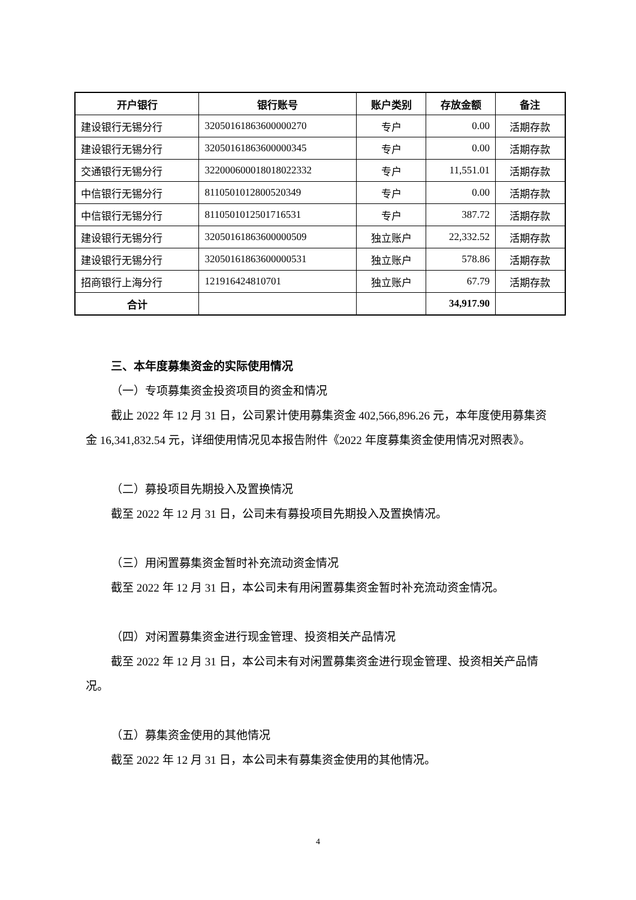| 开户银行 | 银行账号 | 账户类别 | 存放金额 | 备注 |
| --- | --- | --- | --- | --- |
| 建设银行无锡分行 | 32050161863600000270 | 专户 | 0.00 | 活期存款 |
| 建设银行无锡分行 | 32050161863600000345 | 专户 | 0.00 | 活期存款 |
| 交通银行无锡分行 | 322000600018018022332 | 专户 | 11,551.01 | 活期存款 |
| 中信银行无锡分行 | 8110501012800520349 | 专户 | 0.00 | 活期存款 |
| 中信银行无锡分行 | 8110501012501716531 | 专户 | 387.72 | 活期存款 |
| 建设银行无锡分行 | 32050161863600000509 | 独立账户 | 22,332.52 | 活期存款 |
| 建设银行无锡分行 | 32050161863600000531 | 独立账户 | 578.86 | 活期存款 |
| 招商银行上海分行 | 121916424810701 | 独立账户 | 67.79 | 活期存款 |
| 合计 | | | 34,917.90 | |
三、本年度募集资金的实际使用情况
（一）专项募集资金投资项目的资金和情况
截止 2022 年 12 月 31 日，公司累计使用募集资金 402,566,896.26 元，本年度使用募集资金 16,341,832.54 元，详细使用情况见本报告附件《2022 年度募集资金使用情况对照表》。
（二）募投项目先期投入及置换情况
截至 2022 年 12 月 31 日，公司未有募投项目先期投入及置换情况。
（三）用闲置募集资金暂时补充流动资金情况
截至 2022 年 12 月 31 日，本公司未有用闲置募集资金暂时补充流动资金情况。
（四）对闲置募集资金进行现金管理、投资相关产品情况
截至 2022 年 12 月 31 日，本公司未有对闲置募集资金进行现金管理、投资相关产品情况。
（五）募集资金使用的其他情况
截至 2022 年 12 月 31 日，本公司未有募集资金使用的其他情况。
4